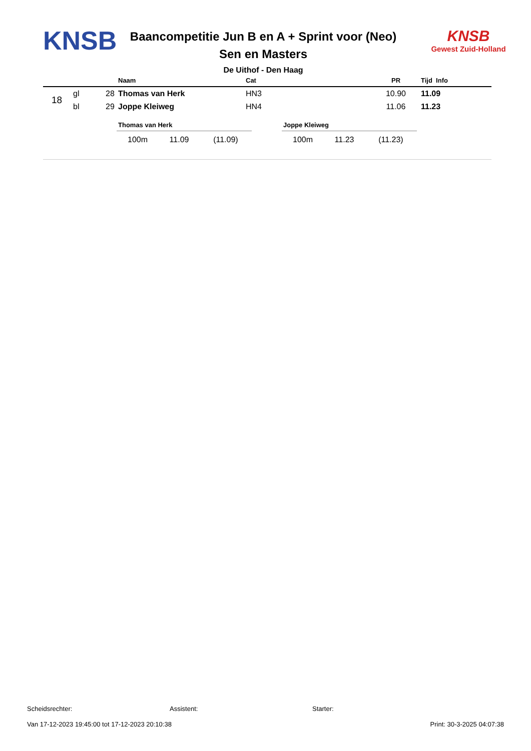KNSB
Baancompetitie Jun B en A + Sprint voor (Neo)
Sen en Masters
De Uithof - Den Haag
KNSB
Gewest Zuid-Holland
| | | | Naam | Cat | PR | Tijd Info |
| --- | --- | --- | --- | --- | --- | --- |
| 18 | gl | 28 | Thomas van Herk | HN3 | 10.90 | 11.09 |
| | bl | 29 | Joppe Kleiweg | HN4 | 11.06 | 11.23 |
| Thomas van Herk | | |
| --- | --- | --- |
| 100m | 11.09 | (11.09) |
| Joppe Kleiweg | | |
| --- | --- | --- |
| 100m | 11.23 | (11.23) |
Scheidsrechter: Assistent: Starter:
Van 17-12-2023 19:45:00 tot 17-12-2023 20:10:38 Print: 30-3-2025 04:07:38